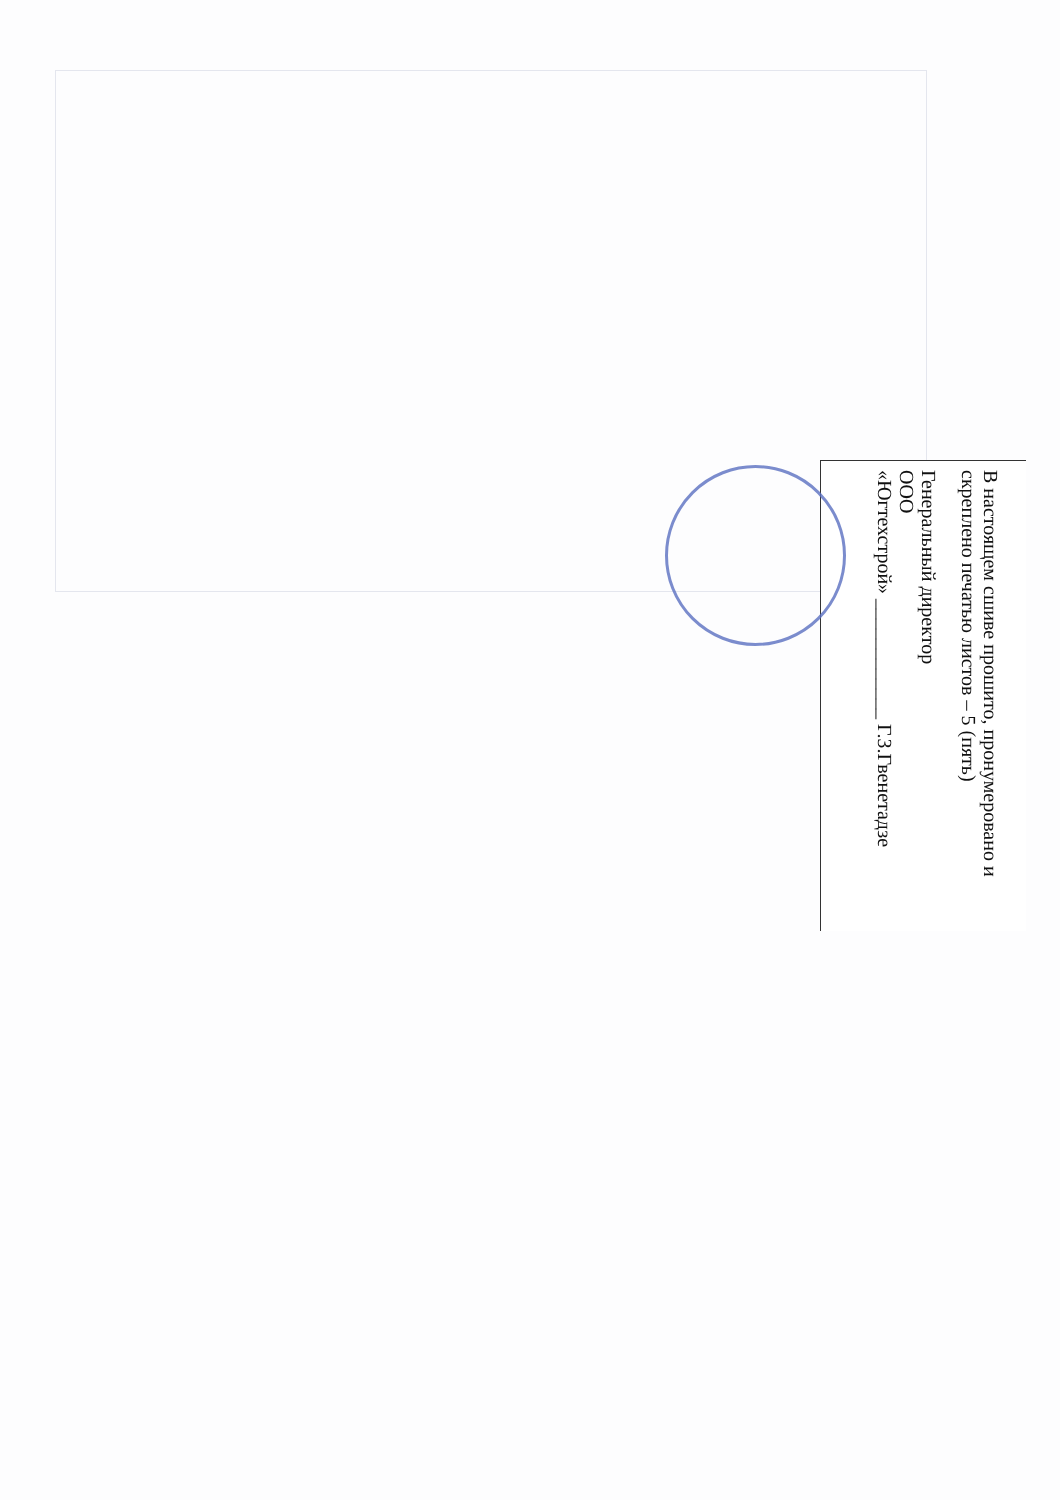В настоящем сшиве прошито, пронумеровано и скреплено печатью листов – 5 (пять)
Генеральный директор
ООО
«Югтехстрой» ____________ Г.З.Гвенетадзе